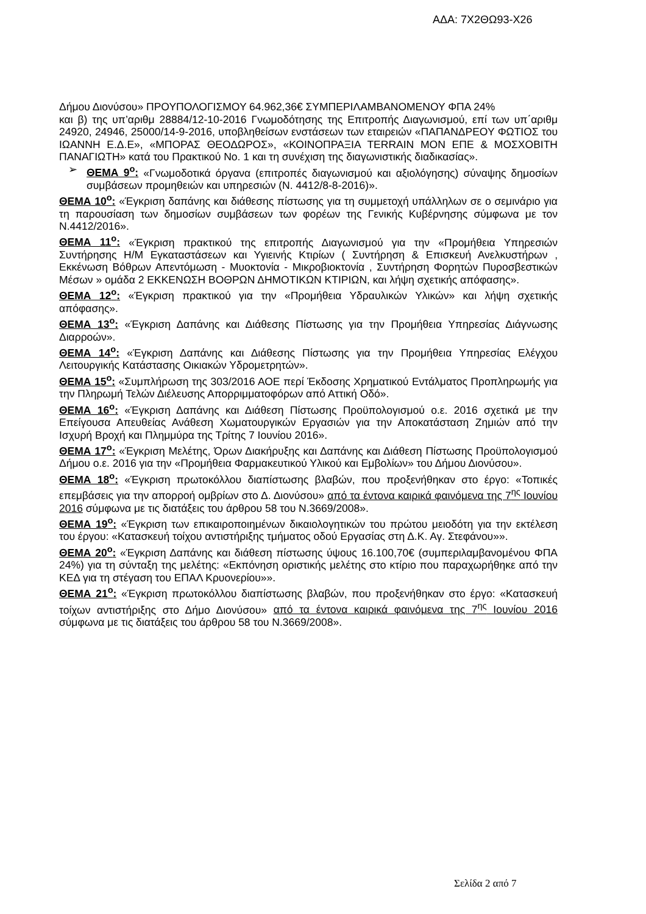ΑΔΑ: 7Χ2ΘΩ93-Χ26
Δήμου Διονύσου» ΠΡΟΥΠΟΛΟΓΙΣΜΟΥ 64.962,36€ ΣΥΜΠΕΡΙΛΑΜΒΑΝΟΜΕΝΟΥ ΦΠΑ 24%
και β) της υπ’αριθμ 28884/12-10-2016 Γνωμοδότησης της Επιτροπής Διαγωνισμού, επί των υπ΄αριθμ 24920, 24946, 25000/14-9-2016, υποβληθείσων ενστάσεων των εταιρειών «ΠΑΠΑΝΔΡΕΟΥ ΦΩΤΙΟΣ του ΙΩΑΝΝΗ Ε.Δ.Ε», «ΜΠΟΡΑΣ ΘΕΟΔΩΡΟΣ», «ΚΟΙΝΟΠΡΑΞΙΑ TERRAIN ΜΟΝ ΕΠΕ & ΜΟΣΧΟΒΙΤΗ ΠΑΝΑΓΙΩΤΗ» κατά του Πρακτικού Νο. 1 και τη συνέχιση της διαγωνιστικής διαδικασίας».
➢ ΘΕΜΑ 9<sup>ο</sup>: «Γνωμοδοτικά όργανα (επιτροπές διαγωνισμού και αξιολόγησης) σύναψης δημοσίων συμβάσεων προμηθειών και υπηρεσιών (Ν. 4412/8-8-2016)».
ΘΕΜΑ 10<sup>ο</sup>: «Έγκριση δαπάνης και διάθεσης πίστωσης για τη συμμετοχή υπάλληλων σε ο σεμινάριο για τη παρουσίαση των δημοσίων συμβάσεων των φορέων της Γενικής Κυβέρνησης σύμφωνα με τον Ν.4412/2016».
ΘΕΜΑ 11<sup>ο</sup>: «Έγκριση πρακτικού της επιτροπής Διαγωνισμού για την «Προμήθεια Υπηρεσιών Συντήρησης Η/Μ Εγκαταστάσεων και Υγιεινής Κτιρίων ( Συντήρηση & Επισκευή Ανελκυστήρων , Εκκένωση Βόθρων Απεντόμωση - Μυοκτονία - Μικροβιοκτονία , Συντήρηση Φορητών Πυροσβεστικών Μέσων » ομάδα 2 ΕΚΚΕΝΩΣΗ ΒΟΘΡΩΝ ΔΗΜΟΤΙΚΩΝ ΚΤΙΡΙΩΝ, και λήψη σχετικής απόφασης».
ΘΕΜΑ 12<sup>ο</sup>: «Έγκριση πρακτικού για την «Προμήθεια Υδραυλικών Υλικών» και λήψη σχετικής απόφασης».
ΘΕΜΑ 13<sup>ο</sup>: «Έγκριση Δαπάνης και Διάθεσης Πίστωσης για την Προμήθεια Υπηρεσίας Διάγνωσης Διαρροών».
ΘΕΜΑ 14<sup>ο</sup>: «Έγκριση Δαπάνης και Διάθεσης Πίστωσης για την Προμήθεια Υπηρεσίας Ελέγχου Λειτουργικής Κατάστασης Οικιακών Υδρομετρητών».
ΘΕΜΑ 15<sup>ο</sup>: «Συμπλήρωση της 303/2016 ΑΟΕ περί Έκδοσης Χρηματικού Εντάλματος Προπληρωμής για την Πληρωμή Τελών Διέλευσης Απορριμματοφόρων από Αττική Οδό».
ΘΕΜΑ 16<sup>ο</sup>: «Έγκριση Δαπάνης και Διάθεση Πίστωσης Προϋπολογισμού ο.ε. 2016 σχετικά με την Επείγουσα Απευθείας Ανάθεση Χωματουργικών Εργασιών για την Αποκατάσταση Ζημιών από την Ισχυρή Βροχή και Πλημμύρα της Τρίτης 7 Ιουνίου 2016».
ΘΕΜΑ 17<sup>ο</sup>: «Έγκριση Μελέτης, Όρων Διακήρυξης και Δαπάνης και Διάθεση Πίστωσης Προϋπολογισμού Δήμου ο.ε. 2016 για την «Προμήθεια Φαρμακευτικού Υλικού και Εμβολίων» του Δήμου Διονύσου».
ΘΕΜΑ 18<sup>ο</sup>: «Έγκριση πρωτοκόλλου διαπίστωσης βλαβών, που προξενήθηκαν στο έργο: «Τοπικές επεμβάσεις για την απορροή ομβρίων στο Δ. Διονύσου» από τα έντονα καιρικά φαινόμενα της 7<sup>ης</sup> Ιουνίου 2016 σύμφωνα με τις διατάξεις του άρθρου 58 του Ν.3669/2008».
ΘΕΜΑ 19<sup>ο</sup>: «Έγκριση των επικαιροποιημένων δικαιολογητικών του πρώτου μειοδότη για την εκτέλεση του έργου: «Κατασκευή τοίχου αντιστήριξης τμήματος οδού Εργασίας στη Δ.Κ. Αγ. Στεφάνου»».
ΘΕΜΑ 20<sup>ο</sup>: «Έγκριση Δαπάνης και διάθεση πίστωσης ύψους 16.100,70€ (συμπεριλαμβανομένου ΦΠΑ 24%) για τη σύνταξη της μελέτης: «Εκπόνηση οριστικής μελέτης στο κτίριο που παραχωρήθηκε από την ΚΕΔ για τη στέγαση του ΕΠΑΛ Κρυονερίου»».
ΘΕΜΑ 21<sup>ο</sup>: «Έγκριση πρωτοκόλλου διαπίστωσης βλαβών, που προξενήθηκαν στο έργο: «Κατασκευή τοίχων αντιστήριξης στο Δήμο Διονύσου» από τα έντονα καιρικά φαινόμενα της 7<sup>ης</sup> Ιουνίου 2016 σύμφωνα με τις διατάξεις του άρθρου 58 του Ν.3669/2008».
Σελίδα 2 από 7